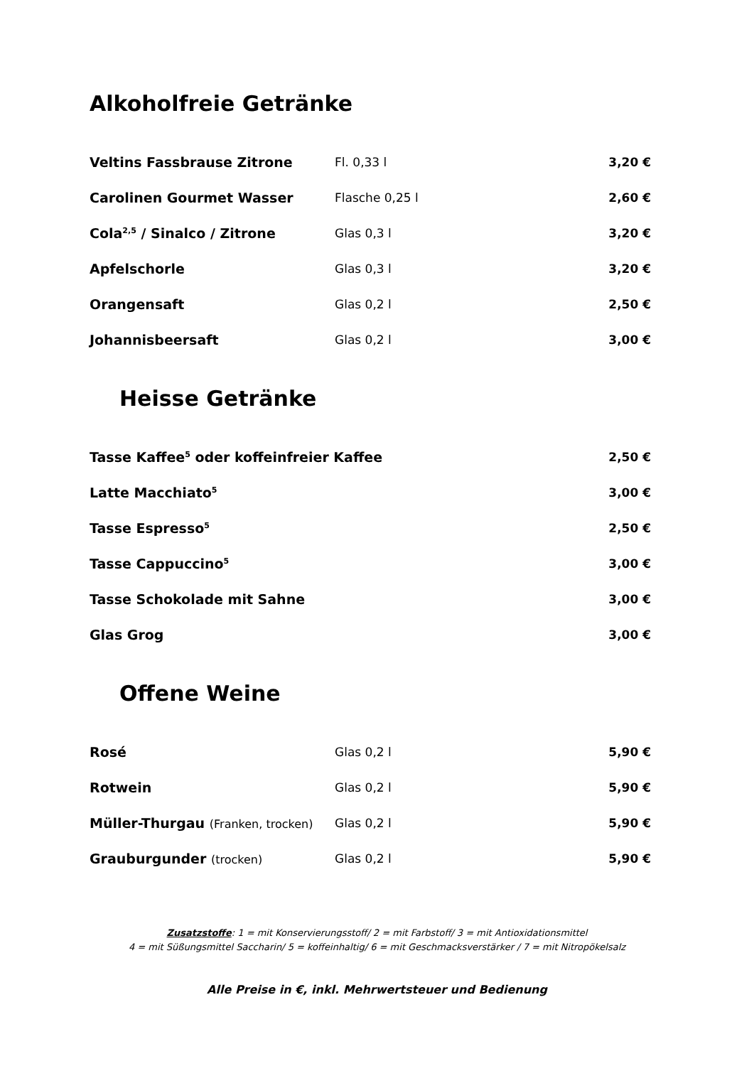Alkoholfreie Getränke
| Veltins Fassbrause Zitrone | Fl. 0,33 l | 3,20 € |
| Carolinen Gourmet Wasser | Flasche 0,25 l | 2,60 € |
| Cola<sup>2,5</sup> / Sinalco / Zitrone | Glas 0,3 l | 3,20 € |
| Apfelschorle | Glas 0,3 l | 3,20 € |
| Orangensaft | Glas 0,2 l | 2,50 € |
| Johannisbeersaft | Glas 0,2 l | 3,00 € |
Heisse Getränke
| Tasse Kaffee<sup>5</sup> oder koffeinfreier Kaffee | 2,50 € |
| Latte Macchiato<sup>5</sup> | 3,00 € |
| Tasse Espresso<sup>5</sup> | 2,50 € |
| Tasse Cappuccino<sup>5</sup> | 3,00 € |
| Tasse Schokolade mit Sahne | 3,00 € |
| Glas Grog | 3,00 € |
Offene Weine
| Rosé | Glas 0,2 l | 5,90 € |
| Rotwein | Glas 0,2 l | 5,90 € |
| Müller-Thurgau (Franken, trocken) | Glas 0,2 l | 5,90 € |
| Grauburgunder (trocken) | Glas 0,2 l | 5,90 € |
Zusatzstoffe: 1 = mit Konservierungsstoff/ 2 = mit Farbstoff/ 3 = mit Antioxidationsmittel
4 = mit Süßungsmittel Saccharin/ 5 = koffeinhaltig/ 6 = mit Geschmacksverstärker / 7 = mit Nitropökelsalz
Alle Preise in €, inkl. Mehrwertsteuer und Bedienung